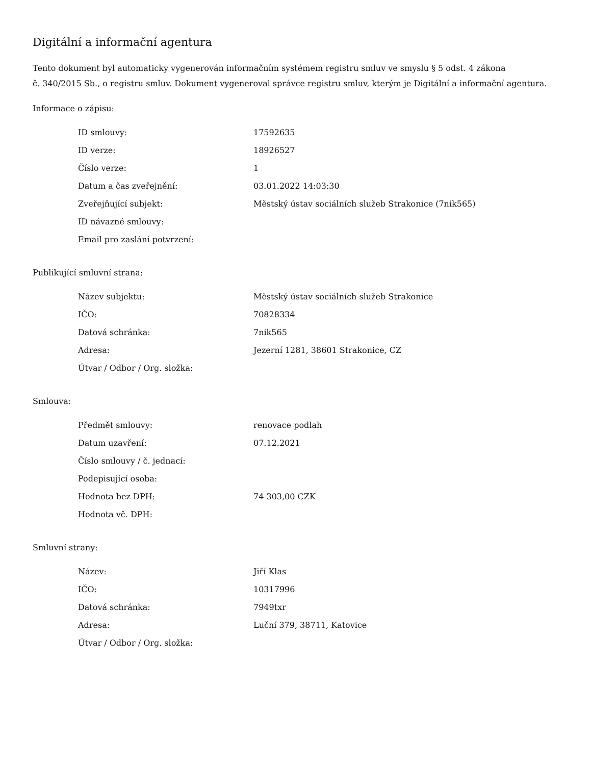Digitální a informační agentura
Tento dokument byl automaticky vygenerován informačním systémem registru smluv ve smyslu § 5 odst. 4 zákona
č. 340/2015 Sb., o registru smluv. Dokument vygeneroval správce registru smluv, kterým je Digitální a informační agentura.
Informace o zápisu:
| ID smlouvy: | 17592635 |
| ID verze: | 18926527 |
| Číslo verze: | 1 |
| Datum a čas zveřejnění: | 03.01.2022 14:03:30 |
| Zveřejňující subjekt: | Městský ústav sociálních služeb Strakonice (7nik565) |
| ID návazné smlouvy: | |
| Email pro zaslání potvrzení: | |
Publikující smluvní strana:
| Název subjektu: | Městský ústav sociálních služeb Strakonice |
| IČO: | 70828334 |
| Datová schránka: | 7nik565 |
| Adresa: | Jezerní 1281, 38601 Strakonice, CZ |
| Útvar / Odbor / Org. složka: | |
Smlouva:
| Předmět smlouvy: | renovace podlah |
| Datum uzavření: | 07.12.2021 |
| Číslo smlouvy / č. jednací: | |
| Podepisující osoba: | |
| Hodnota bez DPH: | 74 303,00 CZK |
| Hodnota vč. DPH: | |
Smluvní strany:
| Název: | Jiří Klas |
| IČO: | 10317996 |
| Datová schránka: | 7949txr |
| Adresa: | Luční 379, 38711, Katovice |
| Útvar / Odbor / Org. složka: | |